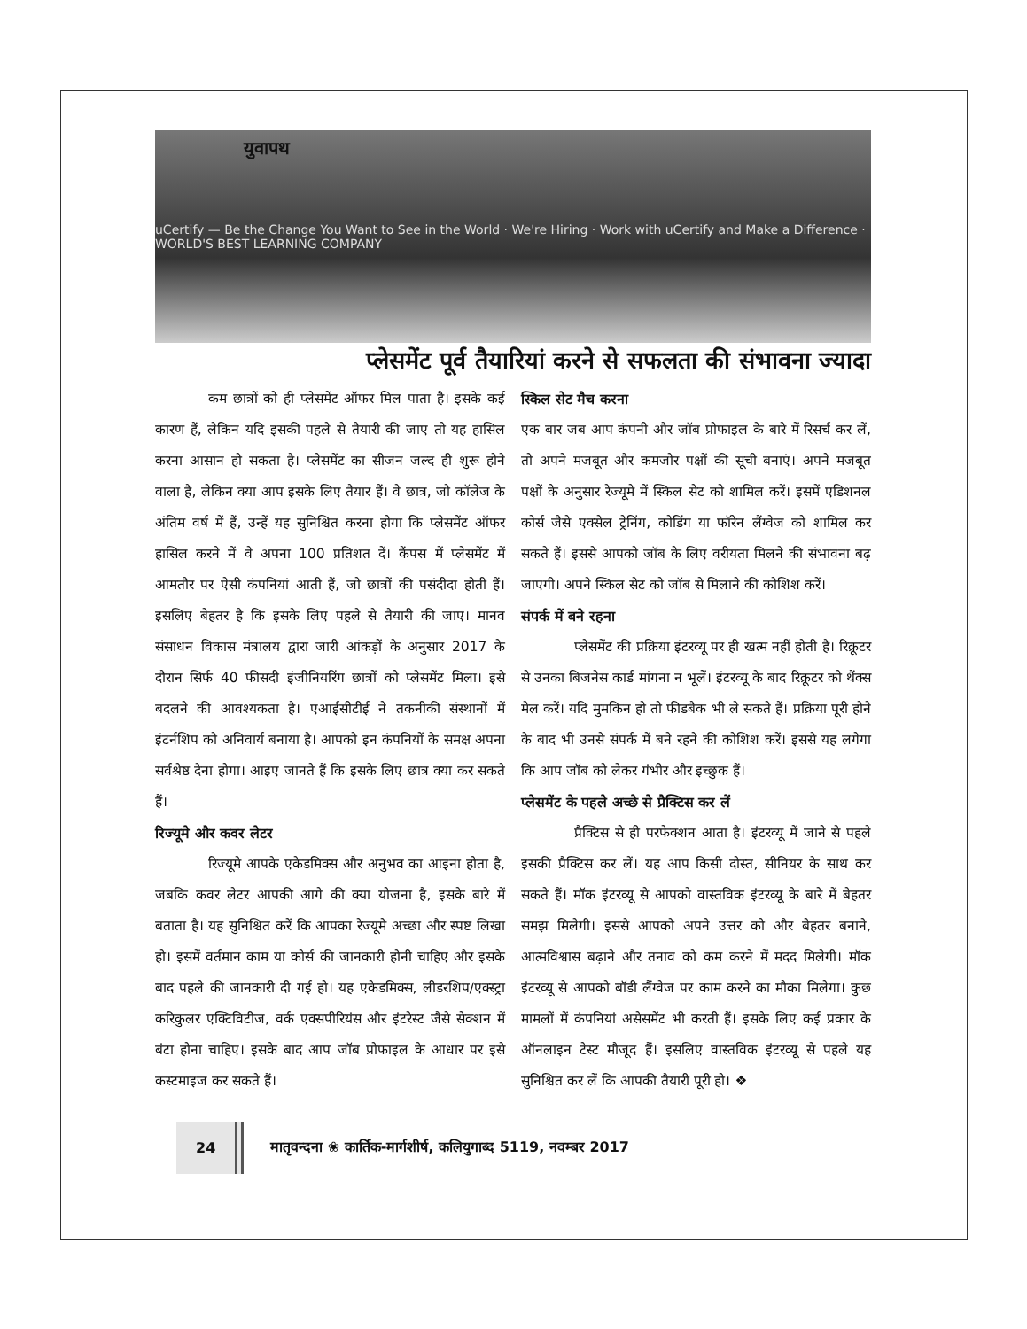युवापथ
uCertify — Be the Change You Want to See in the World · We're Hiring · Work with uCertify and Make a Difference · WORLD'S BEST LEARNING COMPANY
प्लेसमेंट पूर्व तैयारियां करने से सफलता की संभावना ज्यादा
कम छात्रों को ही प्लेसमेंट ऑफर मिल पाता है। इसके कई कारण हैं, लेकिन यदि इसकी पहले से तैयारी की जाए तो यह हासिल करना आसान हो सकता है। प्लेसमेंट का सीजन जल्द ही शुरू होने वाला है, लेकिन क्या आप इसके लिए तैयार हैं। वे छात्र, जो कॉलेज के अंतिम वर्ष में हैं, उन्हें यह सुनिश्चित करना होगा कि प्लेसमेंट ऑफर हासिल करने में वे अपना 100 प्रतिशत दें। कैंपस में प्लेसमेंट में आमतौर पर ऐसी कंपनियां आती हैं, जो छात्रों की पसंदीदा होती हैं। इसलिए बेहतर है कि इसके लिए पहले से तैयारी की जाए। मानव संसाधन विकास मंत्रालय द्वारा जारी आंकड़ों के अनुसार 2017 के दौरान सिर्फ 40 फीसदी इंजीनियरिंग छात्रों को प्लेसमेंट मिला। इसे बदलने की आवश्यकता है। एआईसीटीई ने तकनीकी संस्थानों में इंटर्नशिप को अनिवार्य बनाया है। आपको इन कंपनियों के समक्ष अपना सर्वश्रेष्ठ देना होगा। आइए जानते हैं कि इसके लिए छात्र क्या कर सकते हैं।
रिज्यूमे और कवर लेटर
रिज्यूमे आपके एकेडमिक्स और अनुभव का आइना होता है, जबकि कवर लेटर आपकी आगे की क्या योजना है, इसके बारे में बताता है। यह सुनिश्चित करें कि आपका रेज्यूमे अच्छा और स्पष्ट लिखा हो। इसमें वर्तमान काम या कोर्स की जानकारी होनी चाहिए और इसके बाद पहले की जानकारी दी गई हो। यह एकेडमिक्स, लीडरशिप/एक्स्ट्रा करिकुलर एक्टिविटीज, वर्क एक्सपीरियंस और इंटरेस्ट जैसे सेक्शन में बंटा होना चाहिए। इसके बाद आप जॉब प्रोफाइल के आधार पर इसे कस्टमाइज कर सकते हैं।
स्किल सेट मैच करना
एक बार जब आप कंपनी और जॉब प्रोफाइल के बारे में रिसर्च कर लें, तो अपने मजबूत और कमजोर पक्षों की सूची बनाएं। अपने मजबूत पक्षों के अनुसार रेज्यूमे में स्किल सेट को शामिल करें। इसमें एडिशनल कोर्स जैसे एक्सेल ट्रेनिंग, कोडिंग या फॉरेन लैंग्वेज को शामिल कर सकते हैं। इससे आपको जॉब के लिए वरीयता मिलने की संभावना बढ़ जाएगी। अपने स्किल सेट को जॉब से मिलाने की कोशिश करें।
संपर्क में बने रहना
प्लेसमेंट की प्रक्रिया इंटरव्यू पर ही खत्म नहीं होती है। रिक्रूटर से उनका बिजनेस कार्ड मांगना न भूलें। इंटरव्यू के बाद रिक्रूटर को थैंक्स मेल करें। यदि मुमकिन हो तो फीडबैक भी ले सकते हैं। प्रक्रिया पूरी होने के बाद भी उनसे संपर्क में बने रहने की कोशिश करें। इससे यह लगेगा कि आप जॉब को लेकर गंभीर और इच्छुक हैं।
प्लेसमेंट के पहले अच्छे से प्रैक्टिस कर लें
प्रैक्टिस से ही परफेक्शन आता है। इंटरव्यू में जाने से पहले इसकी प्रैक्टिस कर लें। यह आप किसी दोस्त, सीनियर के साथ कर सकते हैं। मॉक इंटरव्यू से आपको वास्तविक इंटरव्यू के बारे में बेहतर समझ मिलेगी। इससे आपको अपने उत्तर को और बेहतर बनाने, आत्मविश्वास बढ़ाने और तनाव को कम करने में मदद मिलेगी। मॉक इंटरव्यू से आपको बॉडी लैंग्वेज पर काम करने का मौका मिलेगा। कुछ मामलों में कंपनियां असेसमेंट भी करती हैं। इसके लिए कई प्रकार के ऑनलाइन टेस्ट मौजूद हैं। इसलिए वास्तविक इंटरव्यू से पहले यह सुनिश्चित कर लें कि आपकी तैयारी पूरी हो। ❖
24 मातृवन्दना ❀ कार्तिक-मार्गशीर्ष, कलियुगाब्द 5119, नवम्बर 2017